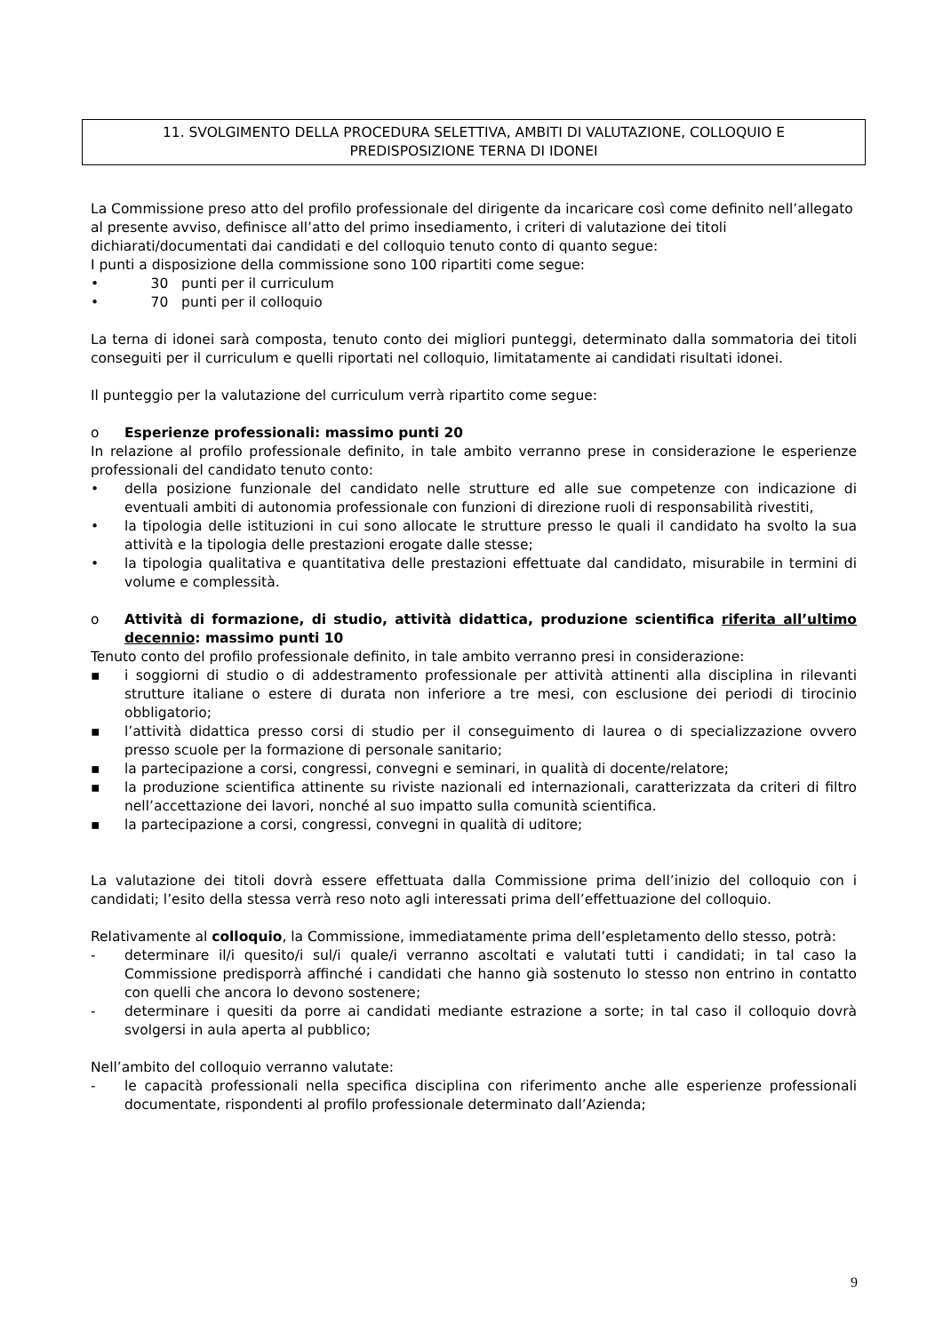11. SVOLGIMENTO DELLA PROCEDURA SELETTIVA, AMBITI DI VALUTAZIONE, COLLOQUIO E
PREDISPOSIZIONE TERNA DI IDONEI
La Commissione preso atto del profilo professionale del dirigente da incaricare così come definito nell’allegato al presente avviso, definisce all’atto del primo insediamento, i criteri di valutazione dei titoli dichiarati/documentati dai candidati e del colloquio tenuto conto di quanto segue:
I punti a disposizione della commissione sono 100 ripartiti come segue:
• 30 punti per il curriculum
• 70 punti per il colloquio
La terna di idonei sarà composta, tenuto conto dei migliori punteggi, determinato dalla sommatoria dei titoli conseguiti per il curriculum e quelli riportati nel colloquio, limitatamente ai candidati risultati idonei.
Il punteggio per la valutazione del curriculum verrà ripartito come segue:
o Esperienze professionali: massimo punti 20
In relazione al profilo professionale definito, in tale ambito verranno prese in considerazione le esperienze professionali del candidato tenuto conto:
• della posizione funzionale del candidato nelle strutture ed alle sue competenze con indicazione di eventuali ambiti di autonomia professionale con funzioni di direzione ruoli di responsabilità rivestiti,
• la tipologia delle istituzioni in cui sono allocate le strutture presso le quali il candidato ha svolto la sua attività e la tipologia delle prestazioni erogate dalle stesse;
• la tipologia qualitativa e quantitativa delle prestazioni effettuate dal candidato, misurabile in termini di volume e complessità.
o Attività di formazione, di studio, attività didattica, produzione scientifica riferita all’ultimo decennio: massimo punti 10
Tenuto conto del profilo professionale definito, in tale ambito verranno presi in considerazione:
▪ i soggiorni di studio o di addestramento professionale per attività attinenti alla disciplina in rilevanti strutture italiane o estere di durata non inferiore a tre mesi, con esclusione dei periodi di tirocinio obbligatorio;
▪ l’attività didattica presso corsi di studio per il conseguimento di laurea o di specializzazione ovvero presso scuole per la formazione di personale sanitario;
▪ la partecipazione a corsi, congressi, convegni e seminari, in qualità di docente/relatore;
▪ la produzione scientifica attinente su riviste nazionali ed internazionali, caratterizzata da criteri di filtro nell’accettazione dei lavori, nonché al suo impatto sulla comunità scientifica.
▪ la partecipazione a corsi, congressi, convegni in qualità di uditore;
La valutazione dei titoli dovrà essere effettuata dalla Commissione prima dell’inizio del colloquio con i candidati; l’esito della stessa verrà reso noto agli interessati prima dell’effettuazione del colloquio.
Relativamente al colloquio, la Commissione, immediatamente prima dell’espletamento dello stesso, potrà:
- determinare il/i quesito/i sul/i quale/i verranno ascoltati e valutati tutti i candidati; in tal caso la Commissione predisporrà affinché i candidati che hanno già sostenuto lo stesso non entrino in contatto con quelli che ancora lo devono sostenere;
- determinare i quesiti da porre ai candidati mediante estrazione a sorte; in tal caso il colloquio dovrà svolgersi in aula aperta al pubblico;
Nell’ambito del colloquio verranno valutate:
- le capacità professionali nella specifica disciplina con riferimento anche alle esperienze professionali documentate, rispondenti al profilo professionale determinato dall’Azienda;
9